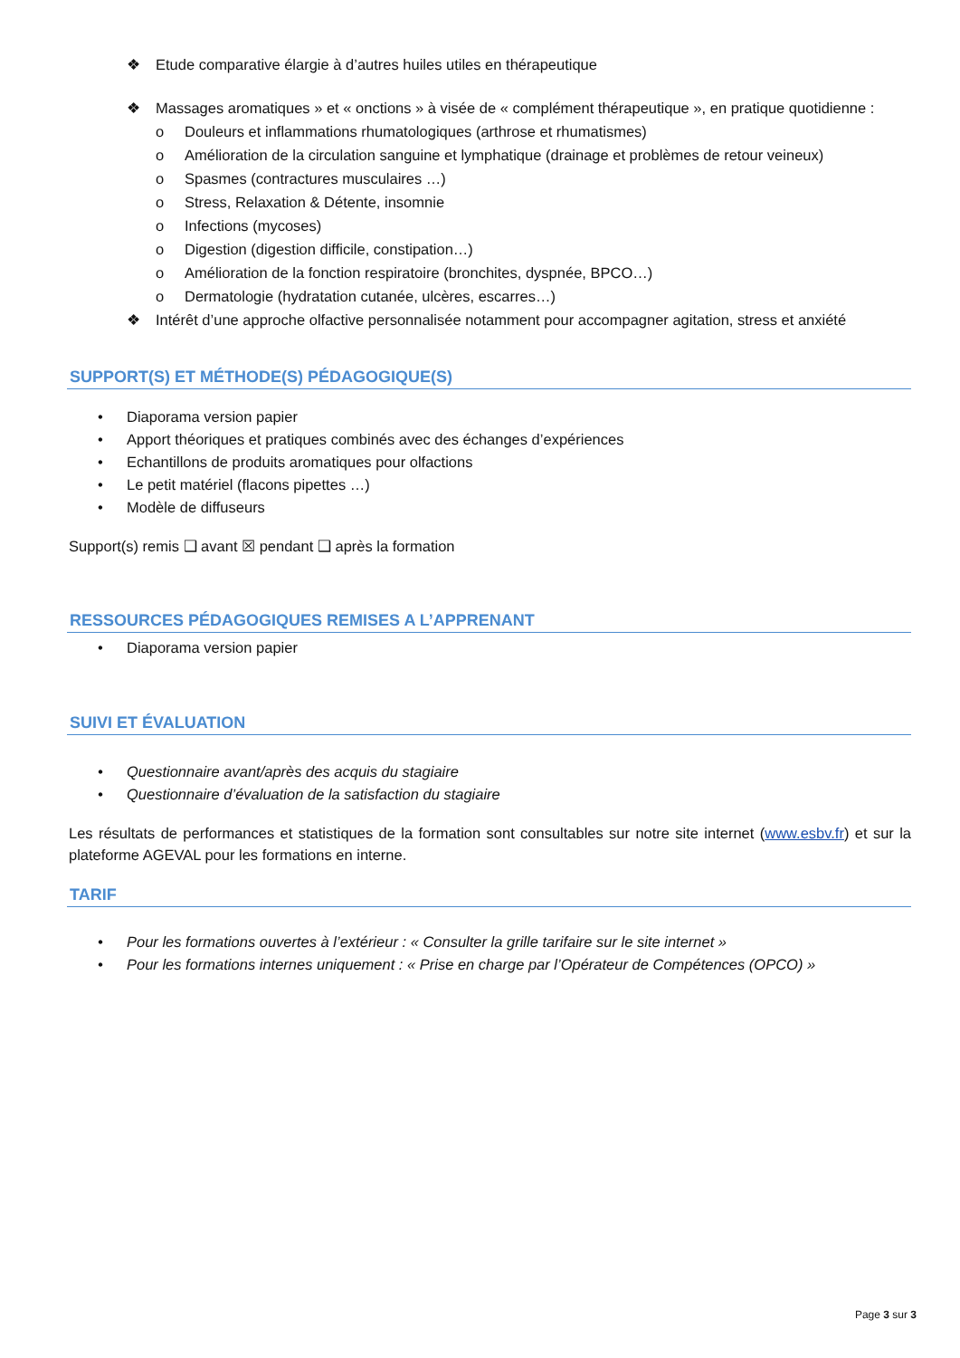❖ Etude comparative élargie à d’autres huiles utiles en thérapeutique
❖ Massages aromatiques » et « onctions » à visée de « complément thérapeutique », en pratique quotidienne :
o Douleurs et inflammations rhumatologiques (arthrose et rhumatismes)
o Amélioration de la circulation sanguine et lymphatique (drainage et problèmes de retour veineux)
o Spasmes (contractures musculaires …)
o Stress, Relaxation & Détente, insomnie
o Infections (mycoses)
o Digestion (digestion difficile, constipation…)
o Amélioration de la fonction respiratoire (bronchites, dyspnée, BPCO…)
o Dermatologie (hydratation cutanée, ulcères, escarres…)
❖ Intérêt d’une approche olfactive personnalisée notamment pour accompagner agitation, stress et anxiété
SUPPORT(S) ET MÉTHODE(S) PÉDAGOGIQUE(S)
• Diaporama version papier
• Apport théoriques et pratiques combinés avec des échanges d’expériences
• Echantillons de produits aromatiques pour olfactions
• Le petit matériel (flacons pipettes …)
• Modèle de diffuseurs
Support(s) remis ❑ avant ☒ pendant ❑ après la formation
RESSOURCES PÉDAGOGIQUES REMISES A L’APPRENANT
• Diaporama version papier
SUIVI ET ÉVALUATION
• Questionnaire avant/après des acquis du stagiaire
• Questionnaire d’évaluation de la satisfaction du stagiaire
Les résultats de performances et statistiques de la formation sont consultables sur notre site internet (www.esbv.fr) et sur la plateforme AGEVAL pour les formations en interne.
TARIF
• Pour les formations ouvertes à l’extérieur : « Consulter la grille tarifaire sur le site internet »
• Pour les formations internes uniquement : « Prise en charge par l’Opérateur de Compétences (OPCO) »
Page 3 sur 3